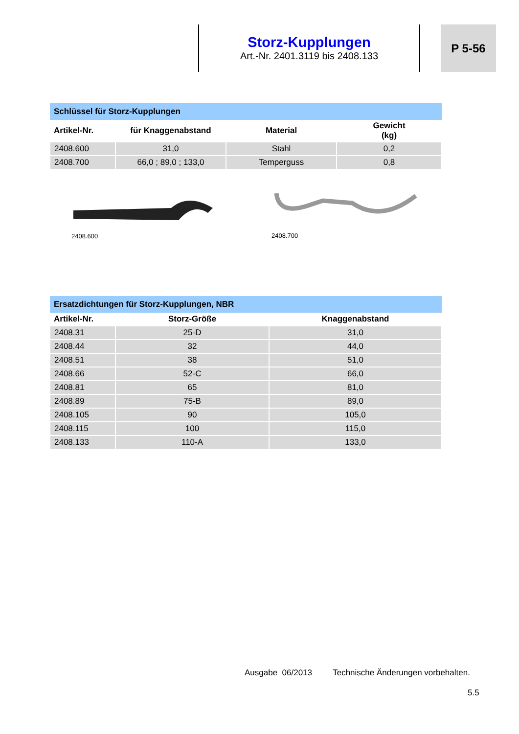Storz-Kupplungen
Art.-Nr. 2401.3119 bis 2408.133
P 5-56
| Schlüssel für Storz-Kupplungen | | | |
| --- | --- | --- | --- |
| Artikel-Nr. | für Knaggenabstand | Material | Gewicht (kg) |
| 2408.600 | 31,0 | Stahl | 0,2 |
| 2408.700 | 66,0 ; 89,0 ; 133,0 | Temperguss | 0,8 |
2408.600 2408.700
| Ersatzdichtungen für Storz-Kupplungen, NBR | | |
| --- | --- | --- |
| Artikel-Nr. | Storz-Größe | Knaggenabstand |
| 2408.31 | 25-D | 31,0 |
| 2408.44 | 32 | 44,0 |
| 2408.51 | 38 | 51,0 |
| 2408.66 | 52-C | 66,0 |
| 2408.81 | 65 | 81,0 |
| 2408.89 | 75-B | 89,0 |
| 2408.105 | 90 | 105,0 |
| 2408.115 | 100 | 115,0 |
| 2408.133 | 110-A | 133,0 |
Ausgabe 06/2013 Technische Änderungen vorbehalten.
5.5